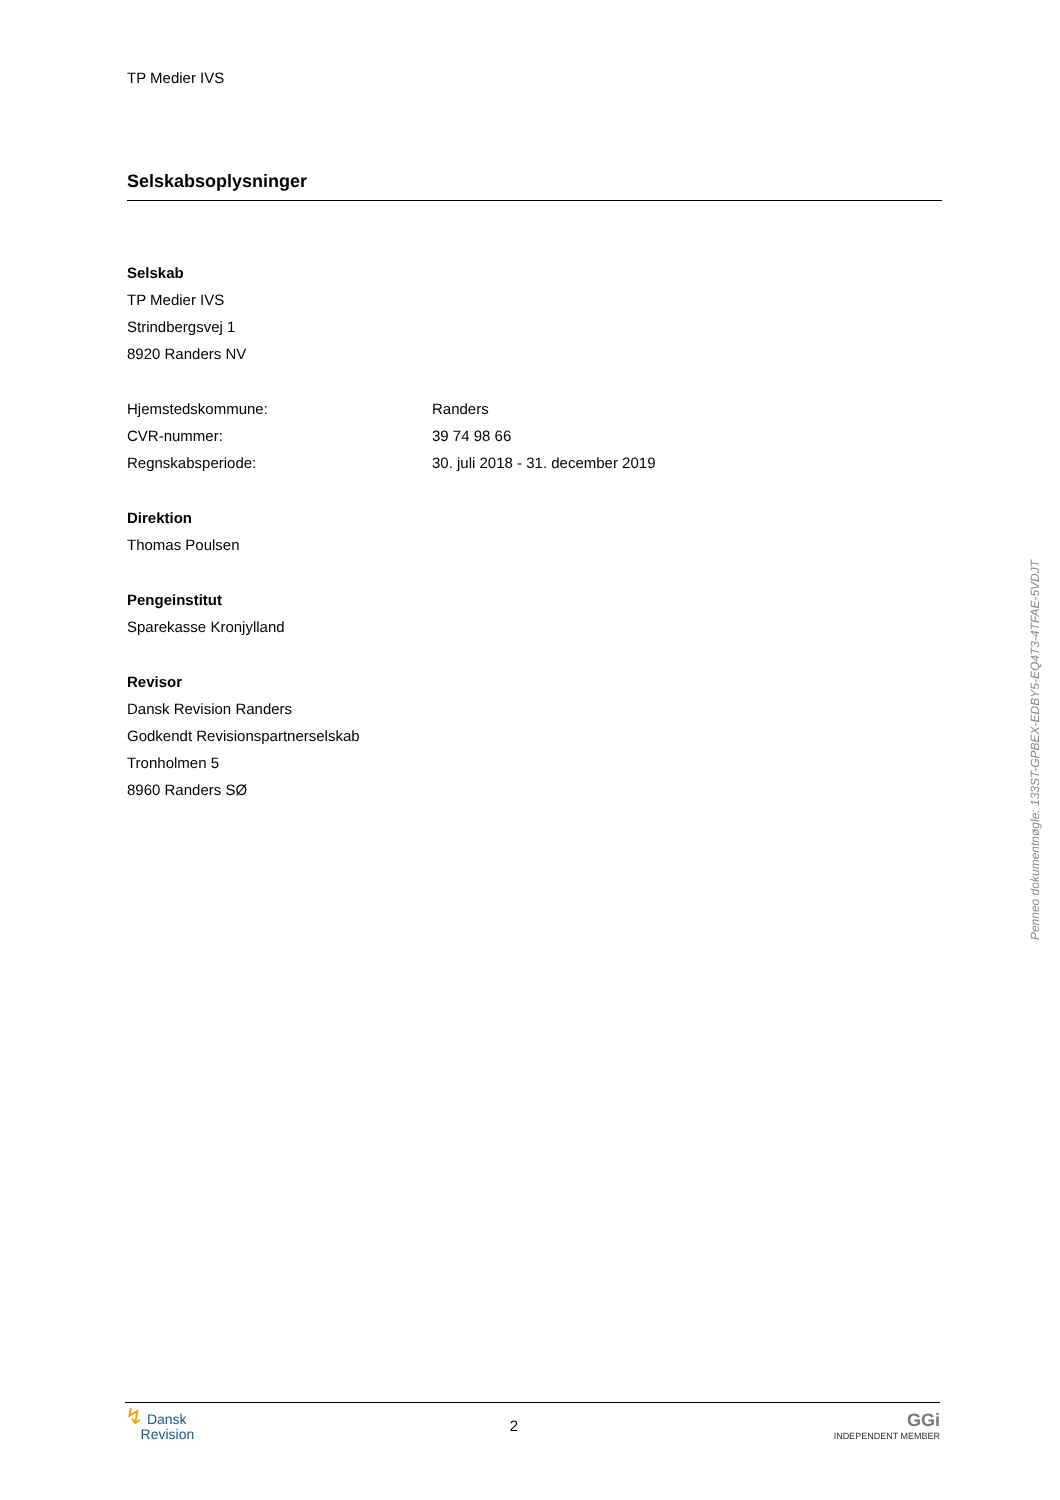TP Medier IVS
Selskabsoplysninger
Selskab
TP Medier IVS
Strindbergsvej 1
8920 Randers NV
Hjemstedskommune: Randers
CVR-nummer: 39 74 98 66
Regnskabsperiode: 30. juli 2018 - 31. december 2019
Direktion
Thomas Poulsen
Pengeinstitut
Sparekasse Kronjylland
Revisor
Dansk Revision Randers
Godkendt Revisionspartnerselskab
Tronholmen 5
8960 Randers SØ
Penneo dokumentnøgle: 133ST-GPBEX-EDBY5-EQ4T3-4TFAE-5VDJT
↯ Dansk
Revision
2
GGi
INDEPENDENT MEMBER